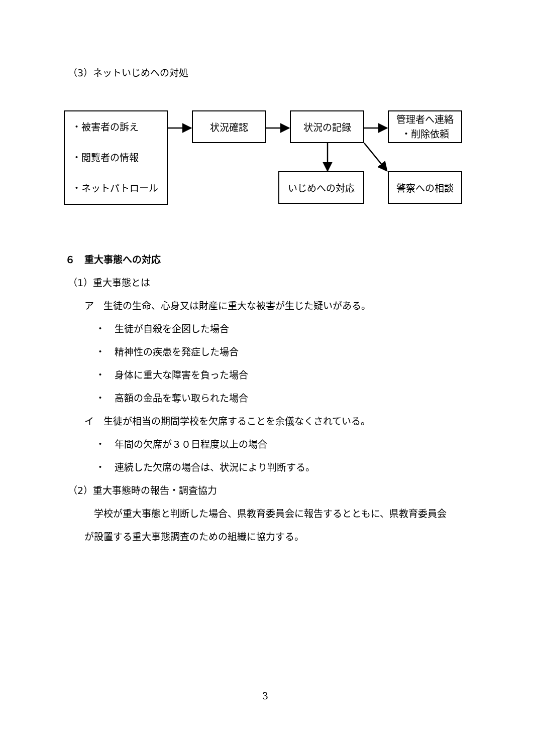（3）ネットいじめへの対処
・被害者の訴え
・閲覧者の情報
・ネットパトロール
状況確認 状況の記録
管理者へ連絡
・削除依頼
いじめへの対応 警察への相談
６　重大事態への対応
（1）重大事態とは
ア　生徒の生命、心身又は財産に重大な被害が生じた疑いがある。
・　生徒が自殺を企図した場合
・　精神性の疾患を発症した場合
・　身体に重大な障害を負った場合
・　高額の金品を奪い取られた場合
イ　生徒が相当の期間学校を欠席することを余儀なくされている。
・　年間の欠席が３０日程度以上の場合
・　連続した欠席の場合は、状況により判断する。
（2）重大事態時の報告・調査協力
　学校が重大事態と判断した場合、県教育委員会に報告するとともに、県教育委員会
が設置する重大事態調査のための組織に協力する。
3